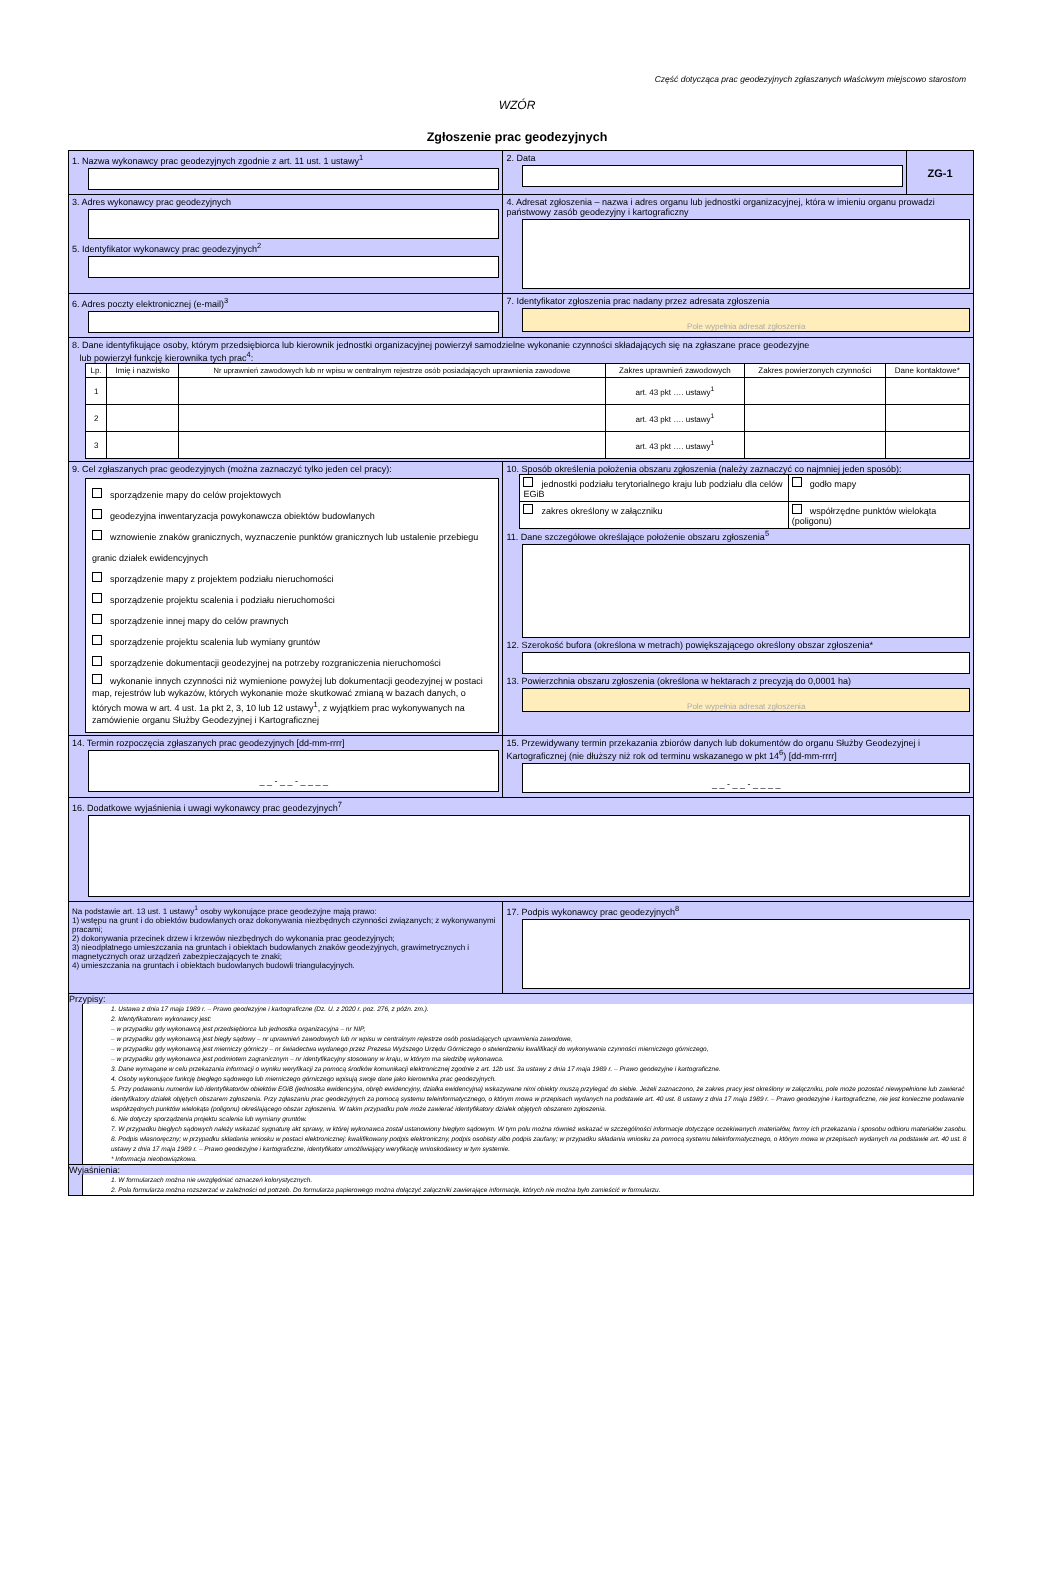Część dotycząca prac geodezyjnych zgłaszanych właściwym miejscowo starostom
WZÓR
Zgłoszenie prac geodezyjnych
| 1. Nazwa wykonawcy prac geodezyjnych zgodnie z art. 11 ust. 1 ustawy<sup>1</sup> | 2. Data | ZG-1 |
| 3. Adres wykonawcy prac geodezyjnych 5. Identyfikator wykonawcy prac geodezyjnych<sup>2</sup> | 4. Adresat zgłoszenia – nazwa i adres organu lub jednostki organizacyjnej, która w imieniu organu prowadzi państwowy zasób geodezyjny i kartograficzny | |
| 6. Adres poczty elektronicznej (e-mail)<sup>3</sup> | 7. Identyfikator zgłoszenia prac nadany przez adresata zgłoszenia Pole wypełnia adresat zgłoszenia | |
| 8. Dane identyfikujące osoby, którym przedsiębiorca lub kierownik jednostki organizacyjnej powierzył samodzielne wykonanie czynności składających się na zgłaszane prace geodezyjne lub powierzył funkcję kierownika tych prac<sup>4</sup>: / Lp. / Imię i nazwisko / Nr uprawnień zawodowych lub nr wpisu w centralnym rejestrze osób posiadających uprawnienia zawodowe / Zakres uprawnień zawodowych / Zakres powierzonych czynności / Dane kontaktowe* / / --- / --- / --- / --- / --- / --- / / 1 / / / art. 43 pkt …. ustawy<sup>1</sup> / / / / 2 / / / art. 43 pkt …. ustawy<sup>1</sup> / / / / 3 / / / art. 43 pkt …. ustawy<sup>1</sup> / / / | | |
| 9. Cel zgłaszanych prac geodezyjnych (można zaznaczyć tylko jeden cel pracy): sporządzenie mapy do celów projektowych geodezyjna inwentaryzacja powykonawcza obiektów budowlanych wznowienie znaków granicznych, wyznaczenie punktów granicznych lub ustalenie przebiegu granic działek ewidencyjnych sporządzenie mapy z projektem podziału nieruchomości sporządzenie projektu scalenia i podziału nieruchomości sporządzenie innej mapy do celów prawnych sporządzenie projektu scalenia lub wymiany gruntów sporządzenie dokumentacji geodezyjnej na potrzeby rozgraniczenia nieruchomości wykonanie innych czynności niż wymienione powyżej lub dokumentacji geodezyjnej w postaci map, rejestrów lub wykazów, których wykonanie może skutkować zmianą w bazach danych, o których mowa w art. 4 ust. 1a pkt 2, 3, 10 lub 12 ustawy<sup>1</sup>, z wyjątkiem prac wykonywanych na zamówienie organu Służby Geodezyjnej i Kartograficznej | 10. Sposób określenia położenia obszaru zgłoszenia (należy zaznaczyć co najmniej jeden sposób): / jednostki podziału terytorialnego kraju lub podziału dla celów EGiB / godło mapy / / zakres określony w załączniku / współrzędne punktów wielokąta (poligonu) / 11. Dane szczegółowe określające położenie obszaru zgłoszenia<sup>5</sup> 12. Szerokość bufora (określona w metrach) powiększającego określony obszar zgłoszenia* 13. Powierzchnia obszaru zgłoszenia (określona w hektarach z precyzją do 0,0001 ha) Pole wypełnia adresat zgłoszenia | |
| 14. Termin rozpoczęcia zgłaszanych prac geodezyjnych [dd-mm-rrrr] _ _ - _ _ - _ _ _ _ | 15. Przewidywany termin przekazania zbiorów danych lub dokumentów do organu Służby Geodezyjnej i Kartograficznej (nie dłuższy niż rok od terminu wskazanego w pkt 14<sup>6</sup>) [dd-mm-rrrr] _ _ - _ _ - _ _ _ _ | |
| 16. Dodatkowe wyjaśnienia i uwagi wykonawcy prac geodezyjnych<sup>7</sup> | | |
| Na podstawie art. 13 ust. 1 ustawy<sup>1</sup> osoby wykonujące prace geodezyjne mają prawo: 1) wstępu na grunt i do obiektów budowlanych oraz dokonywania niezbędnych czynności związanych; z wykonywanymi pracami; 2) dokonywania przecinek drzew i krzewów niezbędnych do wykonania prac geodezyjnych; 3) nieodpłatnego umieszczania na gruntach i obiektach budowlanych znaków geodezyjnych, grawimetrycznych i magnetycznych oraz urządzeń zabezpieczających te znaki; 4) umieszczania na gruntach i obiektach budowlanych budowli triangulacyjnych. | 17. Podpis wykonawcy prac geodezyjnych<sup>8</sup> | |
| Przypisy: 1. Ustawa z dnia 17 maja 1989 r. – Prawo geodezyjne i kartograficzne (Dz. U. z 2020 r. poz. 276, z późn. zm.). 2. Identyfikatorem wykonawcy jest: – w przypadku gdy wykonawcą jest przedsiębiorca lub jednostka organizacyjna – nr NIP, – w przypadku gdy wykonawcą jest biegły sądowy – nr uprawnień zawodowych lub nr wpisu w centralnym rejestrze osób posiadających uprawnienia zawodowe, – w przypadku gdy wykonawcą jest mierniczy górniczy – nr świadectwa wydanego przez Prezesa Wyższego Urzędu Górniczego o stwierdzeniu kwalifikacji do wykonywania czynności mierniczego górniczego, – w przypadku gdy wykonawca jest podmiotem zagranicznym – nr identyfikacyjny stosowany w kraju, w którym ma siedzibę wykonawca. 3. Dane wymagane w celu przekazania informacji o wyniku weryfikacji za pomocą środków komunikacji elektronicznej zgodnie z art. 12b ust. 3a ustawy z dnia 17 maja 1989 r. – Prawo geodezyjne i kartograficzne. 4. Osoby wykonujące funkcję biegłego sądowego lub mierniczego górniczego wpisują swoje dane jako kierownika prac geodezyjnych. 5. Przy podawaniu numerów lub identyfikatorów obiektów EGiB (jednostka ewidencyjna, obręb ewidencyjny, działka ewidencyjna) wskazywane nimi obiekty muszą przylegać do siebie. Jeżeli zaznaczono, że zakres pracy jest określony w załączniku, pole może pozostać niewypełnione lub zawierać identyfikatory działek objętych obszarem zgłoszenia. Przy zgłaszaniu prac geodezyjnych za pomocą systemu teleinformatycznego, o którym mowa w przepisach wydanych na podstawie art. 40 ust. 8 ustawy z dnia 17 maja 1989 r. – Prawo geodezyjne i kartograficzne, nie jest konieczne podawanie współrzędnych punktów wielokąta (poligonu) określającego obszar zgłoszenia. W takim przypadku pole może zawierać identyfikatory działek objętych obszarem zgłoszenia. 6. Nie dotyczy sporządzenia projektu scalenia lub wymiany gruntów. 7. W przypadku biegłych sądowych należy wskazać sygnaturę akt sprawy, w której wykonawca został ustanowiony biegłym sądowym. W tym polu można również wskazać w szczególności informacje dotyczące oczekiwanych materiałów, formy ich przekazania i sposobu odbioru materiałów zasobu. 8. Podpis własnoręczny; w przypadku składania wniosku w postaci elektronicznej: kwalifikowany podpis elektroniczny, podpis osobisty albo podpis zaufany; w przypadku składania wniosku za pomocą systemu teleinformatycznego, o którym mowa w przepisach wydanych na podstawie art. 40 ust. 8 ustawy z dnia 17 maja 1989 r. – Prawo geodezyjne i kartograficzne, identyfikator umożliwiający weryfikację wnioskodawcy w tym systemie. * Informacja nieobowiązkowa. | | |
| Wyjaśnienia: 1. W formularzach można nie uwzględniać oznaczeń kolorystycznych. 2. Pola formularza można rozszerzać w zależności od potrzeb. Do formularza papierowego można dołączyć załączniki zawierające informacje, których nie można było zamieścić w formularzu. | | |